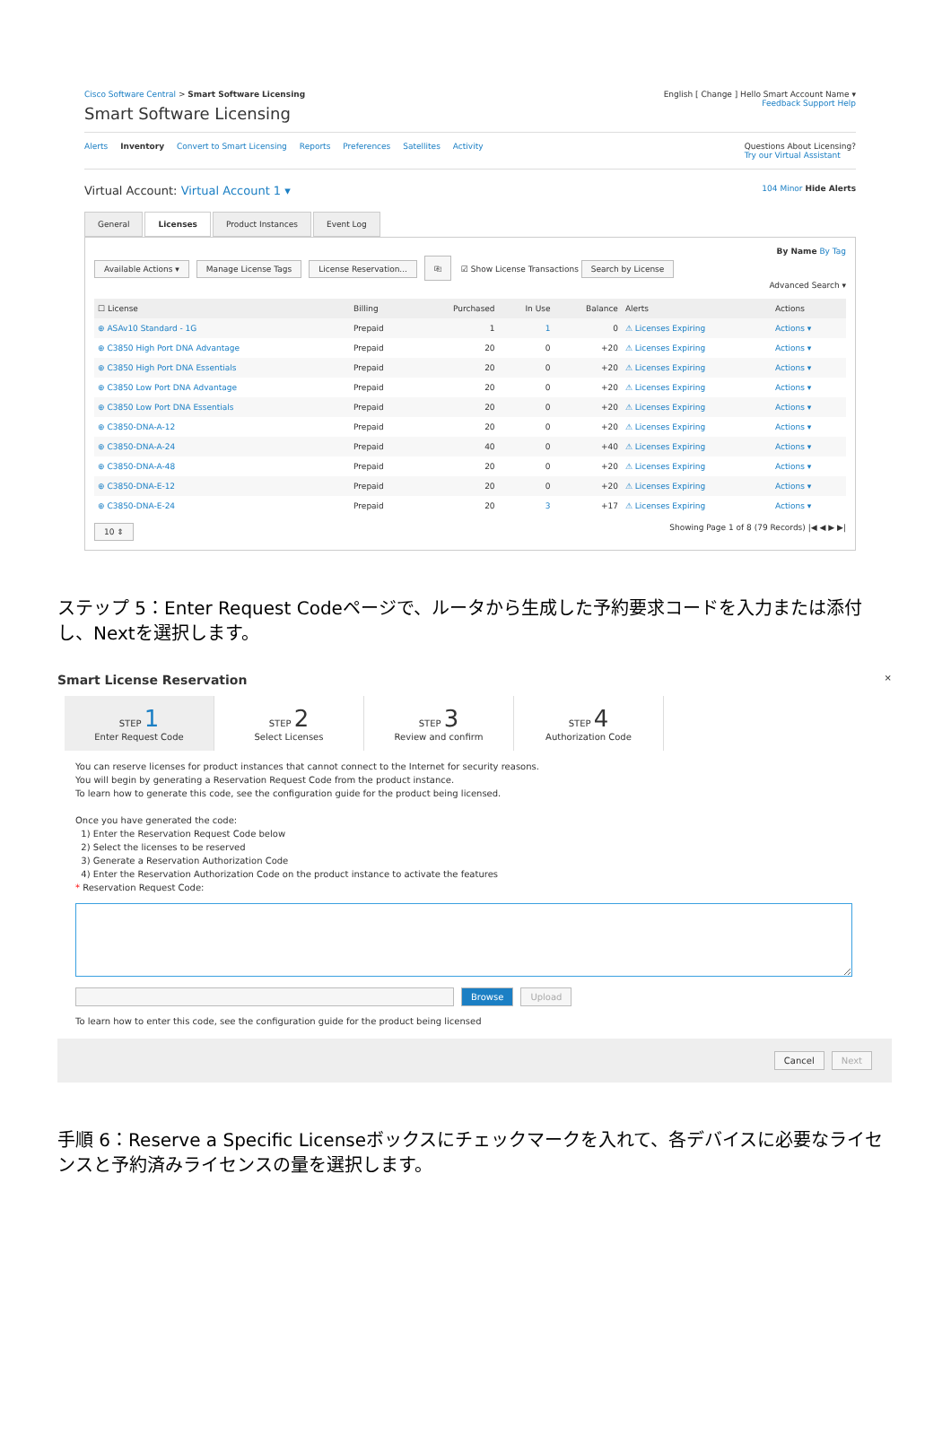Cisco Software Central > Smart Software Licensing
English [ Change ] Hello Smart Account Name ▾
Smart Software Licensing
Feedback Support Help
Alerts Inventory Convert to Smart Licensing Reports Preferences Satellites Activity
Questions About Licensing?
Try our Virtual Assistant
Virtual Account: Virtual Account 1 ▾
104 Minor Hide Alerts
General Licenses Product Instances Event Log
By Name By Tag
Available Actions ▾ Manage License Tags License Reservation... ⎘ ☑ Show License Transactions Search by License
Advanced Search ▾
| ☐ License | Billing | Purchased | In Use | Balance | Alerts | Actions |
| --- | --- | --- | --- | --- | --- | --- |
| ⊕ ASAv10 Standard - 1G | Prepaid | 1 | 1 | 0 | ⚠ Licenses Expiring | Actions ▾ |
| ⊕ C3850 High Port DNA Advantage | Prepaid | 20 | 0 | +20 | ⚠ Licenses Expiring | Actions ▾ |
| ⊕ C3850 High Port DNA Essentials | Prepaid | 20 | 0 | +20 | ⚠ Licenses Expiring | Actions ▾ |
| ⊕ C3850 Low Port DNA Advantage | Prepaid | 20 | 0 | +20 | ⚠ Licenses Expiring | Actions ▾ |
| ⊕ C3850 Low Port DNA Essentials | Prepaid | 20 | 0 | +20 | ⚠ Licenses Expiring | Actions ▾ |
| ⊕ C3850-DNA-A-12 | Prepaid | 20 | 0 | +20 | ⚠ Licenses Expiring | Actions ▾ |
| ⊕ C3850-DNA-A-24 | Prepaid | 40 | 0 | +40 | ⚠ Licenses Expiring | Actions ▾ |
| ⊕ C3850-DNA-A-48 | Prepaid | 20 | 0 | +20 | ⚠ Licenses Expiring | Actions ▾ |
| ⊕ C3850-DNA-E-12 | Prepaid | 20 | 0 | +20 | ⚠ Licenses Expiring | Actions ▾ |
| ⊕ C3850-DNA-E-24 | Prepaid | 20 | 3 | +17 | ⚠ Licenses Expiring | Actions ▾ |
10 ⇕ Showing Page 1 of 8 (79 Records) |◀ ◀ ▶ ▶|
ステップ 5：Enter Request Codeページで、ルータから生成した予約要求コードを入力または添付し、Nextを選択します。
Smart License Reservation ×
STEP 1
Enter Request Code
STEP 2
Select Licenses
STEP 3
Review and confirm
STEP 4
Authorization Code
You can reserve licenses for product instances that cannot connect to the Internet for security reasons.
You will begin by generating a Reservation Request Code from the product instance.
To learn how to generate this code, see the configuration guide for the product being licensed.
Once you have generated the code:
1) Enter the Reservation Request Code below
2) Select the licenses to be reserved
3) Generate a Reservation Authorization Code
4) Enter the Reservation Authorization Code on the product instance to activate the features
* Reservation Request Code:
Browse Upload
To learn how to enter this code, see the configuration guide for the product being licensed
Cancel Next
手順 6：Reserve a Specific Licenseボックスにチェックマークを入れて、各デバイスに必要なライセンスと予約済みライセンスの量を選択します。